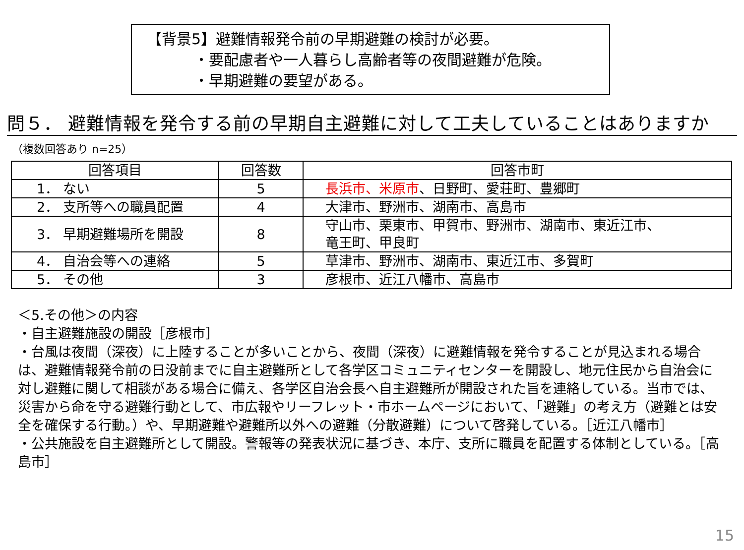【背景5】避難情報発令前の早期避難の検討が必要。
・要配慮者や一人暮らし高齢者等の夜間避難が危険。
・早期避難の要望がある。
問５． 避難情報を発令する前の早期自主避難に対して工夫していることはありますか
（複数回答あり n=25）
| 回答項目 | 回答数 | 回答市町 |
| --- | --- | --- |
| 1． ない | 5 | 長浜市、米原市 、日野町、愛荘町、豊郷町 |
| 2． 支所等への職員配置 | 4 | 大津市、野洲市、湖南市、高島市 |
| 3． 早期避難場所を開設 | 8 | 守山市、栗東市、甲賀市、野洲市、湖南市、東近江市、 竜王町、甲良町 |
| 4． 自治会等への連絡 | 5 | 草津市、野洲市、湖南市、東近江市、多賀町 |
| 5． その他 | 3 | 彦根市、近江八幡市、高島市 |
＜5.その他＞の内容
・自主避難施設の開設［彦根市］
・台風は夜間（深夜）に上陸することが多いことから、夜間（深夜）に避難情報を発令することが見込まれる場合は、避難情報発令前の日没前までに自主避難所として各学区コミュニティセンターを開設し、地元住民から自治会に対し避難に関して相談がある場合に備え、各学区自治会長へ自主避難所が開設された旨を連絡している。当市では、災害から命を守る避難行動として、市広報やリーフレット・市ホームページにおいて、「避難」の考え方（避難とは安全を確保する行動。）や、早期避難や避難所以外への避難（分散避難）について啓発している。［近江八幡市］
・公共施設を自主避難所として開設。警報等の発表状況に基づき、本庁、支所に職員を配置する体制としている。［高島市］
15